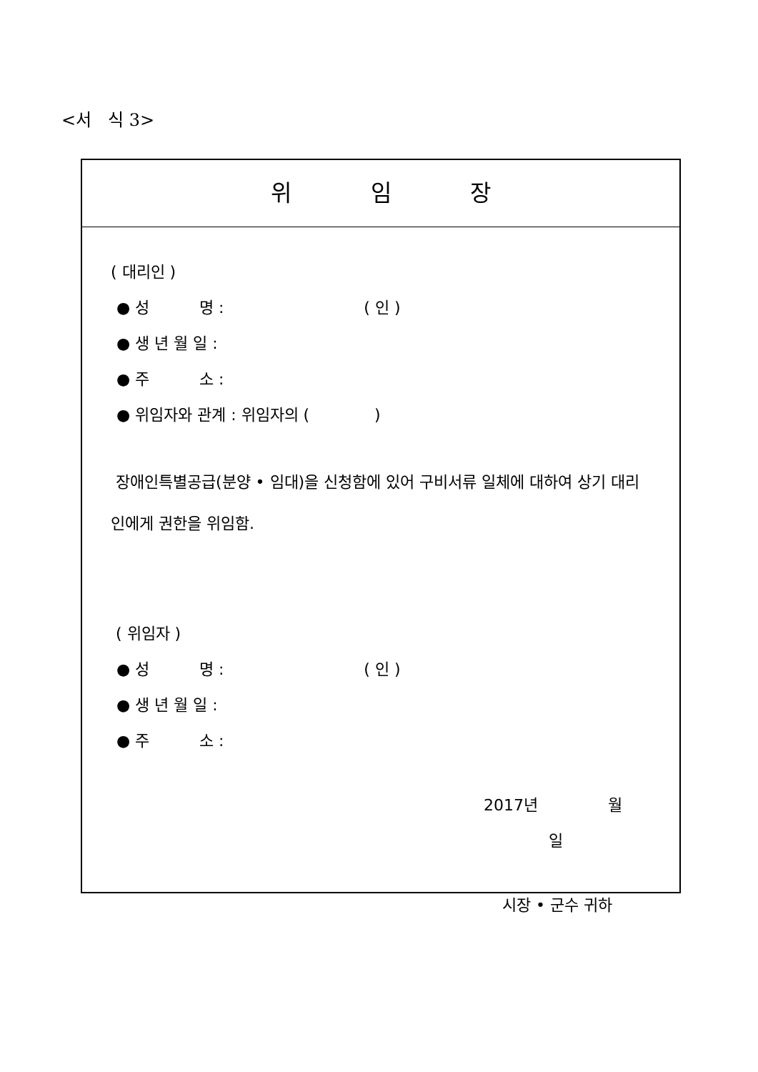<서 식 3>
위 임 장
( 대리인 )
● 성 명 : ( 인 )
● 생 년 월 일 :
● 주 소 :
● 위임자와 관계 : 위임자의 ( )
장애인특별공급(분양 • 임대)을 신청함에 있어 구비서류 일체에 대하여 상기 대리인에게 권한을 위임함.
( 위임자 )
● 성 명 : ( 인 )
● 생 년 월 일 :
● 주 소 :
2017년 월 일
시장 • 군수 귀하